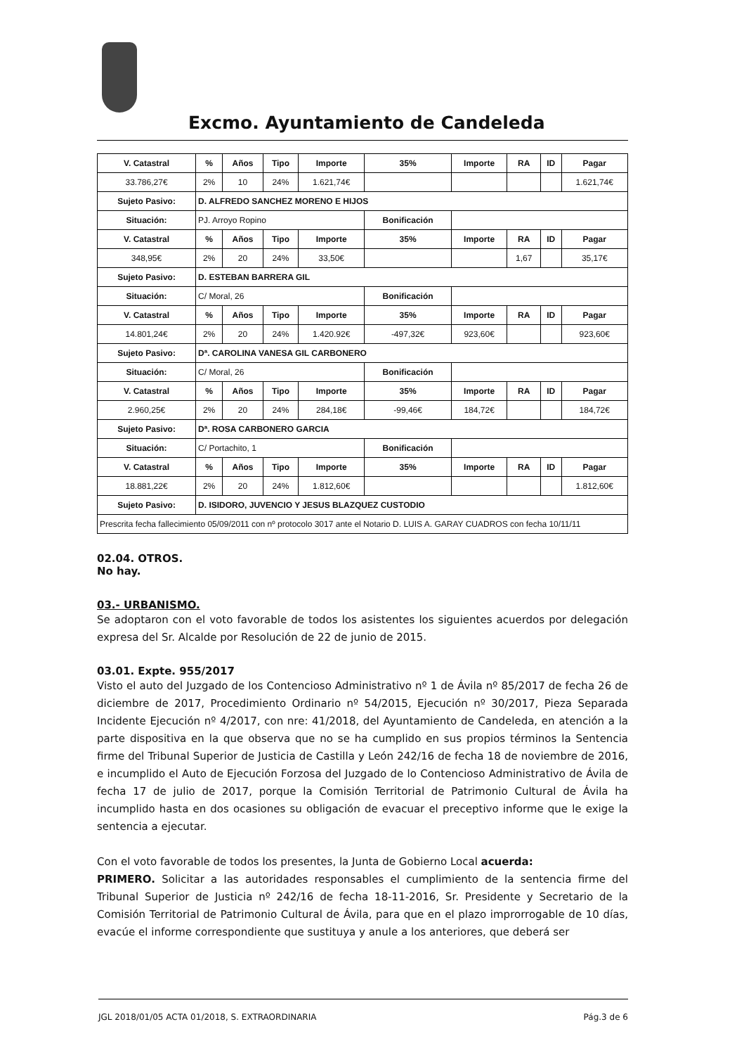Excmo. Ayuntamiento de Candeleda
| V. Catastral | % | Años | Tipo | Importe | 35% | Importe | RA | ID | Pagar |
| --- | --- | --- | --- | --- | --- | --- | --- | --- | --- |
| 33.786,27€ | 2% | 10 | 24% | 1.621,74€ | | | | | 1.621,74€ |
| Sujeto Pasivo: | D. ALFREDO SANCHEZ MORENO E HIJOS | | | | | | | | |
| Situación: | PJ. Arroyo Ropino | | | | Bonificación | | | | |
| V. Catastral | % | Años | Tipo | Importe | 35% | Importe | RA | ID | Pagar |
| 348,95€ | 2% | 20 | 24% | 33,50€ | | | 1,67 | | 35,17€ |
| Sujeto Pasivo: | D. ESTEBAN BARRERA GIL | | | | | | | | |
| Situación: | C/ Moral, 26 | | | | Bonificación | | | | |
| V. Catastral | % | Años | Tipo | Importe | 35% | Importe | RA | ID | Pagar |
| 14.801,24€ | 2% | 20 | 24% | 1.420.92€ | -497,32€ | 923,60€ | | | 923,60€ |
| Sujeto Pasivo: | Dª. CAROLINA VANESA GIL CARBONERO | | | | | | | | |
| Situación: | C/ Moral, 26 | | | | Bonificación | | | | |
| V. Catastral | % | Años | Tipo | Importe | 35% | Importe | RA | ID | Pagar |
| 2.960,25€ | 2% | 20 | 24% | 284,18€ | -99,46€ | 184,72€ | | | 184,72€ |
| Sujeto Pasivo: | Dª. ROSA CARBONERO GARCIA | | | | | | | | |
| Situación: | C/ Portachito, 1 | | | | Bonificación | | | | |
| V. Catastral | % | Años | Tipo | Importe | 35% | Importe | RA | ID | Pagar |
| 18.881,22€ | 2% | 20 | 24% | 1.812,60€ | | | | | 1.812,60€ |
| Sujeto Pasivo: | D. ISIDORO, JUVENCIO Y JESUS BLAZQUEZ CUSTODIO | | | | | | | | |
| Prescrita fecha fallecimiento 05/09/2011 con nº protocolo 3017 ante el Notario D. LUIS A. GARAY CUADROS con fecha 10/11/11 | | | | | | | | | |
02.04. OTROS.
No hay.
03.- URBANISMO.
Se adoptaron con el voto favorable de todos los asistentes los siguientes acuerdos por delegación expresa del Sr. Alcalde por Resolución de 22 de junio de 2015.
03.01. Expte. 955/2017
Visto el auto del Juzgado de los Contencioso Administrativo nº 1 de Ávila nº 85/2017 de fecha 26 de diciembre de 2017, Procedimiento Ordinario nº 54/2015, Ejecución nº 30/2017, Pieza Separada Incidente Ejecución nº 4/2017, con nre: 41/2018, del Ayuntamiento de Candeleda, en atención a la parte dispositiva en la que observa que no se ha cumplido en sus propios términos la Sentencia firme del Tribunal Superior de Justicia de Castilla y León 242/16 de fecha 18 de noviembre de 2016, e incumplido el Auto de Ejecución Forzosa del Juzgado de lo Contencioso Administrativo de Ávila de fecha 17 de julio de 2017, porque la Comisión Territorial de Patrimonio Cultural de Ávila ha incumplido hasta en dos ocasiones su obligación de evacuar el preceptivo informe que le exige la sentencia a ejecutar.
Con el voto favorable de todos los presentes, la Junta de Gobierno Local acuerda:
PRIMERO. Solicitar a las autoridades responsables el cumplimiento de la sentencia firme del Tribunal Superior de Justicia nº 242/16 de fecha 18-11-2016, Sr. Presidente y Secretario de la Comisión Territorial de Patrimonio Cultural de Ávila, para que en el plazo improrrogable de 10 días, evacúe el informe correspondiente que sustituya y anule a los anteriores, que deberá ser
JGL 2018/01/05 ACTA 01/2018, S. EXTRAORDINARIA Pág.3 de 6